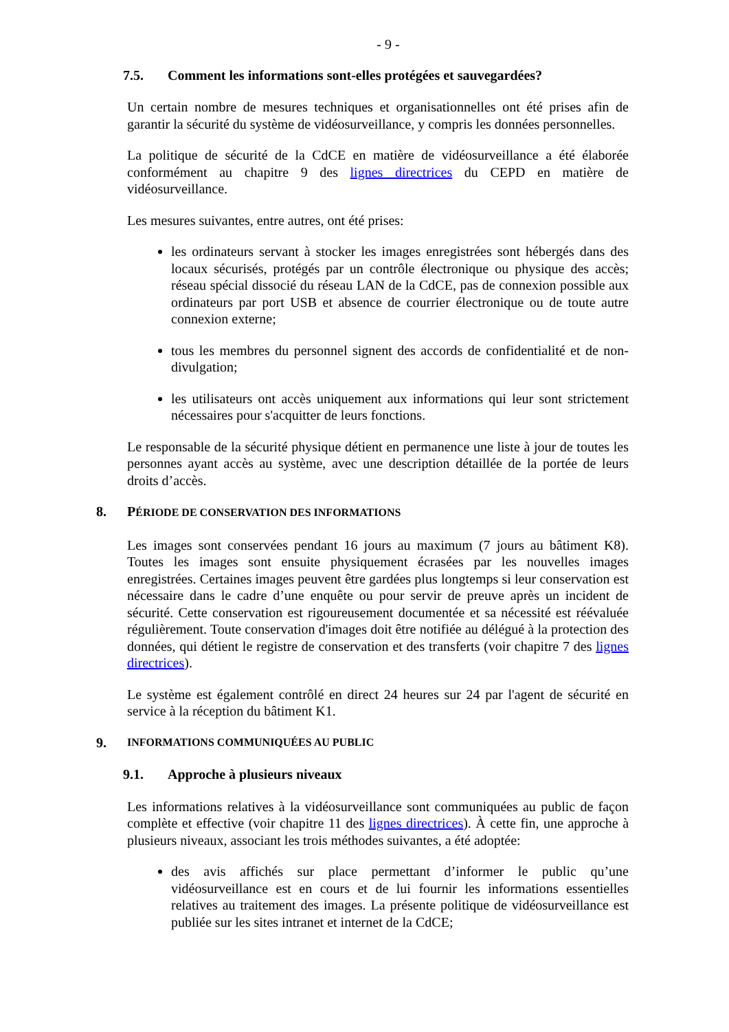- 9 -
7.5. Comment les informations sont-elles protégées et sauvegardées?
Un certain nombre de mesures techniques et organisationnelles ont été prises afin de garantir la sécurité du système de vidéosurveillance, y compris les données personnelles.
La politique de sécurité de la CdCE en matière de vidéosurveillance a été élaborée conformément au chapitre 9 des lignes directrices du CEPD en matière de vidéosurveillance.
Les mesures suivantes, entre autres, ont été prises:
les ordinateurs servant à stocker les images enregistrées sont hébergés dans des locaux sécurisés, protégés par un contrôle électronique ou physique des accès; réseau spécial dissocié du réseau LAN de la CdCE, pas de connexion possible aux ordinateurs par port USB et absence de courrier électronique ou de toute autre connexion externe;
tous les membres du personnel signent des accords de confidentialité et de non-divulgation;
les utilisateurs ont accès uniquement aux informations qui leur sont strictement nécessaires pour s'acquitter de leurs fonctions.
Le responsable de la sécurité physique détient en permanence une liste à jour de toutes les personnes ayant accès au système, avec une description détaillée de la portée de leurs droits d’accès.
8. PÉRIODE DE CONSERVATION DES INFORMATIONS
Les images sont conservées pendant 16 jours au maximum (7 jours au bâtiment K8). Toutes les images sont ensuite physiquement écrasées par les nouvelles images enregistrées. Certaines images peuvent être gardées plus longtemps si leur conservation est nécessaire dans le cadre d’une enquête ou pour servir de preuve après un incident de sécurité. Cette conservation est rigoureusement documentée et sa nécessité est réévaluée régulièrement. Toute conservation d'images doit être notifiée au délégué à la protection des données, qui détient le registre de conservation et des transferts (voir chapitre 7 des lignes directrices).
Le système est également contrôlé en direct 24 heures sur 24 par l'agent de sécurité en service à la réception du bâtiment K1.
9. INFORMATIONS COMMUNIQUÉES AU PUBLIC
9.1. Approche à plusieurs niveaux
Les informations relatives à la vidéosurveillance sont communiquées au public de façon complète et effective (voir chapitre 11 des lignes directrices). À cette fin, une approche à plusieurs niveaux, associant les trois méthodes suivantes, a été adoptée:
des avis affichés sur place permettant d’informer le public qu’une vidéosurveillance est en cours et de lui fournir les informations essentielles relatives au traitement des images. La présente politique de vidéosurveillance est publiée sur les sites intranet et internet de la CdCE;